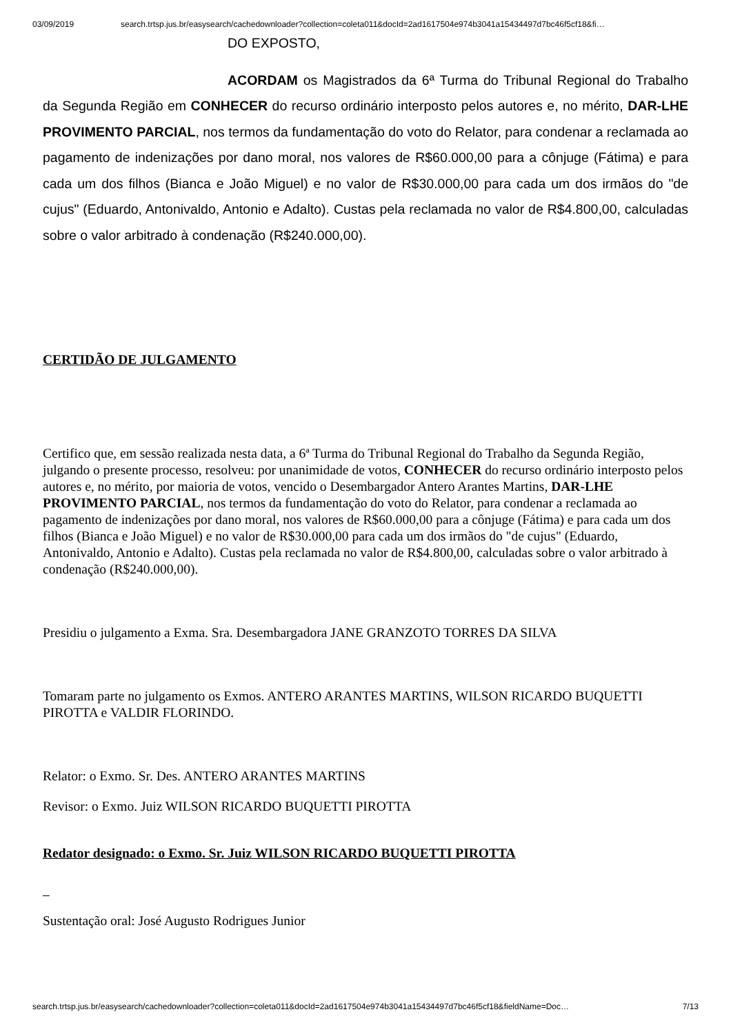03/09/2019 search.trtsp.jus.br/easysearch/cachedownloader?collection=coleta011&docId=2ad1617504e974b3041a15434497d7bc46f5cf18&fi…
DO EXPOSTO,
ACORDAM os Magistrados da 6ª Turma do Tribunal Regional do Trabalho da Segunda Região em CONHECER do recurso ordinário interposto pelos autores e, no mérito, DAR-LHE PROVIMENTO PARCIAL, nos termos da fundamentação do voto do Relator, para condenar a reclamada ao pagamento de indenizações por dano moral, nos valores de R$60.000,00 para a cônjuge (Fátima) e para cada um dos filhos (Bianca e João Miguel) e no valor de R$30.000,00 para cada um dos irmãos do "de cujus" (Eduardo, Antonivaldo, Antonio e Adalto). Custas pela reclamada no valor de R$4.800,00, calculadas sobre o valor arbitrado à condenação (R$240.000,00).
CERTIDÃO DE JULGAMENTO
Certifico que, em sessão realizada nesta data, a 6ª Turma do Tribunal Regional do Trabalho da Segunda Região, julgando o presente processo, resolveu: por unanimidade de votos, CONHECER do recurso ordinário interposto pelos autores e, no mérito, por maioria de votos, vencido o Desembargador Antero Arantes Martins, DAR-LHE PROVIMENTO PARCIAL, nos termos da fundamentação do voto do Relator, para condenar a reclamada ao pagamento de indenizações por dano moral, nos valores de R$60.000,00 para a cônjuge (Fátima) e para cada um dos filhos (Bianca e João Miguel) e no valor de R$30.000,00 para cada um dos irmãos do "de cujus" (Eduardo, Antonivaldo, Antonio e Adalto). Custas pela reclamada no valor de R$4.800,00, calculadas sobre o valor arbitrado à condenação (R$240.000,00).
Presidiu o julgamento a Exma. Sra. Desembargadora JANE GRANZOTO TORRES DA SILVA
Tomaram parte no julgamento os Exmos. ANTERO ARANTES MARTINS, WILSON RICARDO BUQUETTI PIROTTA e VALDIR FLORINDO.
Relator: o Exmo. Sr. Des. ANTERO ARANTES MARTINS
Revisor: o Exmo. Juiz WILSON RICARDO BUQUETTI PIROTTA
Redator designado: o Exmo. Sr. Juiz WILSON RICARDO BUQUETTI PIROTTA
Sustentação oral: José Augusto Rodrigues Junior
search.trtsp.jus.br/easysearch/cachedownloader?collection=coleta011&docId=2ad1617504e974b3041a15434497d7bc46f5cf18&fieldName=Doc… 7/13